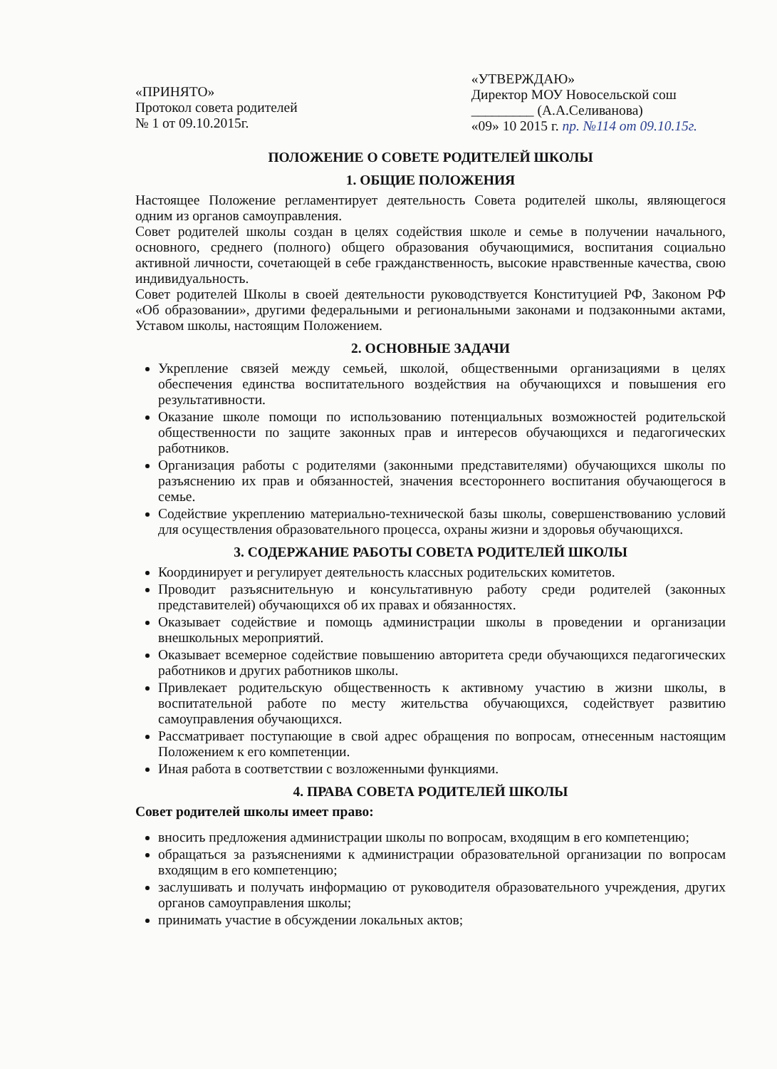«ПРИНЯТО»
Протокол совета родителей
№ 1 от 09.10.2015г.
«УТВЕРЖДАЮ»
Директор МОУ Новосельской сош
_________ (А.А.Селиванова)
«09» 10 2015 г. пр. №114 от 09.10.15г.
ПОЛОЖЕНИЕ О СОВЕТЕ РОДИТЕЛЕЙ ШКОЛЫ
1. ОБЩИЕ ПОЛОЖЕНИЯ
Настоящее Положение регламентирует деятельность Совета родителей школы, являющегося одним из органов самоуправления.
Совет родителей школы создан в целях содействия школе и семье в получении начального, основного, среднего (полного) общего образования обучающимися, воспитания социально активной личности, сочетающей в себе гражданственность, высокие нравственные качества, свою индивидуальность.
Совет родителей Школы в своей деятельности руководствуется Конституцией РФ, Законом РФ «Об образовании», другими федеральными и региональными законами и подзаконными актами, Уставом школы, настоящим Положением.
2. ОСНОВНЫЕ ЗАДАЧИ
Укрепление связей между семьей, школой, общественными организациями в целях обеспечения единства воспитательного воздействия на обучающихся и повышения его результативности.
Оказание школе помощи по использованию потенциальных возможностей родительской общественности по защите законных прав и интересов обучающихся и педагогических работников.
Организация работы с родителями (законными представителями) обучающихся школы по разъяснению их прав и обязанностей, значения всестороннего воспитания обучающегося в семье.
Содействие укреплению материально-технической базы школы, совершенствованию условий для осуществления образовательного процесса, охраны жизни и здоровья обучающихся.
3. СОДЕРЖАНИЕ РАБОТЫ СОВЕТА РОДИТЕЛЕЙ ШКОЛЫ
Координирует и регулирует деятельность классных родительских комитетов.
Проводит разъяснительную и консультативную работу среди родителей (законных представителей) обучающихся об их правах и обязанностях.
Оказывает содействие и помощь администрации школы в проведении и организации внешкольных мероприятий.
Оказывает всемерное содействие повышению авторитета среди обучающихся педагогических работников и других работников школы.
Привлекает родительскую общественность к активному участию в жизни школы, в воспитательной работе по месту жительства обучающихся, содействует развитию самоуправления обучающихся.
Рассматривает поступающие в свой адрес обращения по вопросам, отнесенным настоящим Положением к его компетенции.
Иная работа в соответствии с возложенными функциями.
4. ПРАВА СОВЕТА РОДИТЕЛЕЙ ШКОЛЫ
Совет родителей школы имеет право:
вносить предложения администрации школы по вопросам, входящим в его компетенцию;
обращаться за разъяснениями к администрации образовательной организации по вопросам входящим в его компетенцию;
заслушивать и получать информацию от руководителя образовательного учреждения, других органов самоуправления школы;
принимать участие в обсуждении локальных актов;